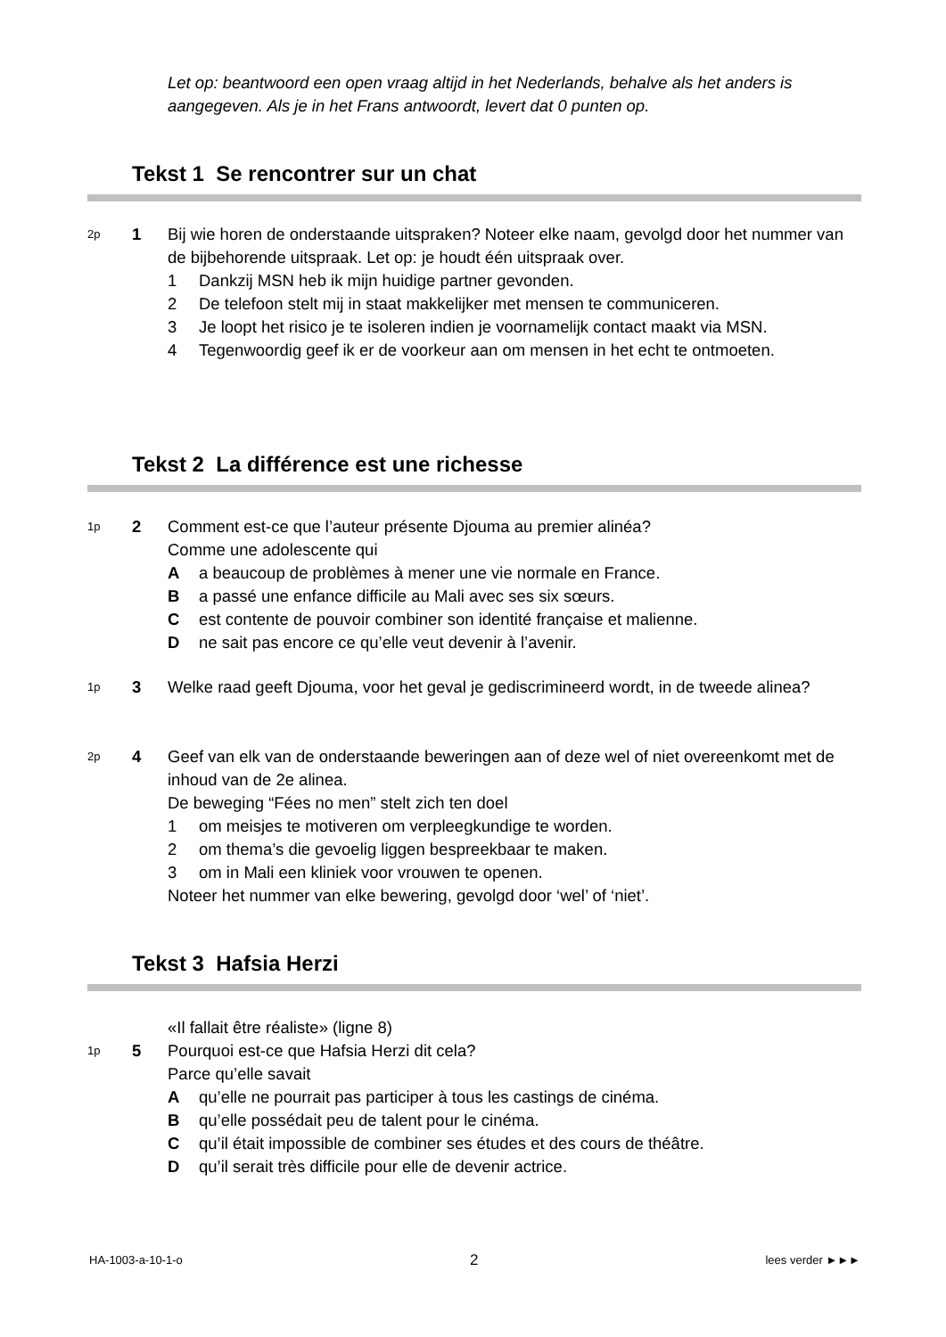Let op: beantwoord een open vraag altijd in het Nederlands, behalve als het anders is aangegeven. Als je in het Frans antwoordt, levert dat 0 punten op.
Tekst 1 Se rencontrer sur un chat
2p
1 Bij wie horen de onderstaande uitspraken? Noteer elke naam, gevolgd door het nummer van de bijbehorende uitspraak. Let op: je houdt één uitspraak over.
1 Dankzij MSN heb ik mijn huidige partner gevonden.
2 De telefoon stelt mij in staat makkelijker met mensen te communiceren.
3 Je loopt het risico je te isoleren indien je voornamelijk contact maakt via MSN.
4 Tegenwoordig geef ik er de voorkeur aan om mensen in het echt te ontmoeten.
Tekst 2 La différence est une richesse
1p
2 Comment est-ce que l’auteur présente Djouma au premier alinéa?
Comme une adolescente qui
Aa beaucoup de problèmes à mener une vie normale en France.
Ba passé une enfance difficile au Mali avec ses six sœurs.
Cest contente de pouvoir combiner son identité française et malienne.
Dne sait pas encore ce qu’elle veut devenir à l’avenir.
1p
3 Welke raad geeft Djouma, voor het geval je gediscrimineerd wordt, in de tweede alinea?
2p
4 Geef van elk van de onderstaande beweringen aan of deze wel of niet overeenkomt met de inhoud van de 2e alinea.
De beweging “Fées no men” stelt zich ten doel
1 om meisjes te motiveren om verpleegkundige te worden.
2 om thema’s die gevoelig liggen bespreekbaar te maken.
3 om in Mali een kliniek voor vrouwen te openen.
Noteer het nummer van elke bewering, gevolgd door ‘wel’ of ‘niet’.
Tekst 3 Hafsia Herzi
«Il fallait être réaliste» (ligne 8)
1p
5 Pourquoi est-ce que Hafsia Herzi dit cela?
Parce qu’elle savait
Aqu’elle ne pourrait pas participer à tous les castings de cinéma.
Bqu’elle possédait peu de talent pour le cinéma.
Cqu’il était impossible de combiner ses études et des cours de théâtre.
Dqu’il serait très difficile pour elle de devenir actrice.
HA-1003-a-10-1-o 2 lees verder ►►►